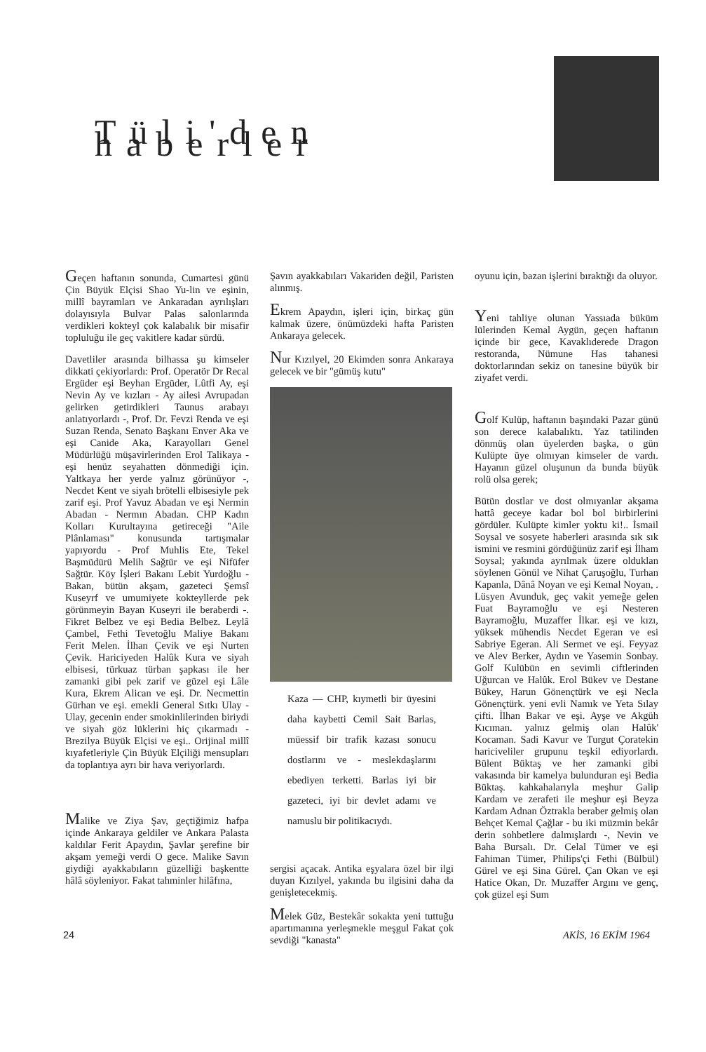Tüli'den haberler
Geçen haftanın sonunda, Cumartesi günü Çin Büyük Elçisi Shao Yu-lin ve eşinin, millî bayramları ve Ankaradan ayrılışları dolayısıyla Bulvar Palas salonlarında verdikleri kokteyl çok kalabalık bir misafir topluluğu ile geç vakitlere kadar sürdü.
Davetliler arasında bilhassa şu kimseler dikkati çekiyorlardı: Prof. Operatör Dr Recal Ergüder eşi Beyhan Ergüder, Lûtfi Ay, eşi Nevin Ay ve kızları - Ay ailesi Avrupadan gelirken getirdikleri Taunus arabayı anlatıyorlardı -, Prof. Dr. Fevzi Renda ve eşi Suzan Renda, Senato Başkanı Enver Aka ve eşi Canide Aka, Karayolları Genel Müdürlüğü müşavirlerinden Erol Talikaya -eşi henüz seyahatten dönmediği için. Yaltkaya her yerde yalnız görünüyor -, Necdet Kent ve siyah brötelli elbisesiyle pek zarif eşi. Prof Yavuz Abadan ve eşi Nermin Abadan - Nermın Abadan. CHP Kadın Kolları Kurultayına getireceği "Aile Plânlaması" konusunda tartışmalar yapıyordu - Prof Muhlis Ete, Tekel Başmüdürü Melih Sağtür ve eşi Nifüfer Sağtür. Köy İşleri Bakanı Lebit Yurdoğlu -Bakan, bütün akşam, gazeteci Şemsî Kuseyrf ve umumiyete kokteyllerde pek görünmeyin Bayan Kuseyri ile beraberdi -. Fikret Belbez ve eşi Bedia Belbez. Leylâ Çambel, Fethi Tevetoğlu Maliye Bakanı Ferit Melen. İlhan Çevik ve eşi Nurten Çevik. Hariciyeden Halûk Kura ve siyah elbisesi, türkuaz türban şapkası ile her zamanki gibi pek zarif ve güzel eşi Lâle Kura, Ekrem Alican ve eşi. Dr. Necmettin Gürhan ve eşi. emekli General Sıtkı Ulay - Ulay, gecenin ender smokinlilerinden biriydi ve siyah göz lüklerini hiç çıkarmadı - Brezilya Büyük Elçisi ve eşi.. Orijinal millî kıyafetleriyle Çin Büyük Elçiliği mensupları da toplantıya ayrı bir hava veriyorlardı.
Malike ve Ziya Şav, geçtiğimiz hafpa içinde Ankaraya geldiler ve Ankara Palasta kaldılar Ferit Apaydın, Şavlar şerefine bir akşam yemeği verdi O gece. Malike Savın giydiği ayakkabıların güzelliği başkentte hâlâ söyleniyor. Fakat tahminler hilâfına,
Şavın ayakkabıları Vakariden değil, Paristen alınmış.
Ekrem Apaydın, işleri için, birkaç gün kalmak üzere, önümüzdeki hafta Paristen Ankaraya gelecek.
Nur Kızılyel, 20 Ekimden sonra Ankaraya gelecek ve bir "gümüş kutu"
Kaza — CHP, kıymetli bir üyesini daha kaybetti Cemil Sait Barlas, müessif bir trafik kazası sonucu dostlarını ve - meslekdaşlarını ebediyen terketti. Barlas iyi bir gazeteci, iyi bir devlet adamı ve namuslu bir politikacıydı.
sergisi açacak. Antika eşyalara özel bir ilgi duyan Kızılyel, yakında bu ilgisini daha da genişletecekmiş.
Melek Güz, Bestekâr sokakta yeni tuttuğu apartımanına yerleşmekle meşgul Fakat çok sevdiği "kanasta"
oyunu için, bazan işlerini bıraktığı da oluyor.
Yeni tahliye olunan Yassıada büküm lülerinden Kemal Aygün, geçen haftanın içinde bir gece, Kavaklıderede Dragon restoranda, Nümune Has tahanesi doktorlarından sekiz on tanesine büyük bir ziyafet verdi.
Golf Kulüp, haftanın başındaki Pazar günü son derece kalabalıktı. Yaz tatilinden dönmüş olan üyelerden başka, o gün Kulüpte üye olmıyan kimseler de vardı. Hayanın güzel oluşunun da bunda büyük rolü olsa gerek;
Bütün dostlar ve dost olmıyanlar akşama hattâ geceye kadar bol bol birbirlerini gördüler. Kulüpte kimler yoktu ki!.. İsmail Soysal ve sosyete haberleri arasında sık sık ismini ve resmini gördüğünüz zarif eşi İlham Soysal; yakında ayrılmak üzere olduklan söylenen Gönül ve Nihat Çaruşoğlu, Turhan Kapanla, Dânâ Noyan ve eşi Kemal Noyan, . Lüsyen Avunduk, geç vakit yemeğe gelen Fuat Bayramoğlu ve eşi Nesteren Bayramoğlu, Muzaffer İlkar. eşi ve kızı, yüksek mühendis Necdet Egeran ve esi Sabriye Egeran. Ali Sermet ve eşi. Feyyaz ve Alev Berker, Aydın ve Yasemin Sonbay. Golf Kulübün en sevimli ciftlerinden Uğurcan ve Halûk. Erol Bükev ve Destane Bükey, Harun Gönençtürk ve eşi Necla Gönençtürk. yeni evli Namık ve Yeta Sılay çifti. İlhan Bakar ve eşi. Ayşe ve Akgüh Kıcıman. yalnız gelmiş olan Halûk' Kocaman. Sadi Kavur ve Turgut Çoratekin hariciveliler grupunu teşkil ediyorlardı. Bülent Büktaş ve her zamanki gibi vakasında bir kamelya bulunduran eşi Bedia Büktaş. kahkahalarıyla meşhur Galip Kardam ve zerafeti ile meşhur eşi Beyza Kardam Adnan Öztrakla beraber gelmiş olan Behçet Kemal Çağlar - bu iki müzmin bekâr derin sohbetlere dalmışlardı -, Nevin ve Baha Bursalı. Dr. Celal Tümer ve eşi Fahiman Tümer, Philips'çi Fethi (Bülbül) Gürel ve eşi Sina Gürel. Çan Okan ve eşi Hatice Okan, Dr. Muzaffer Argını ve genç, çok güzel eşi Sum
24 AKİS, 16 EKİM 1964